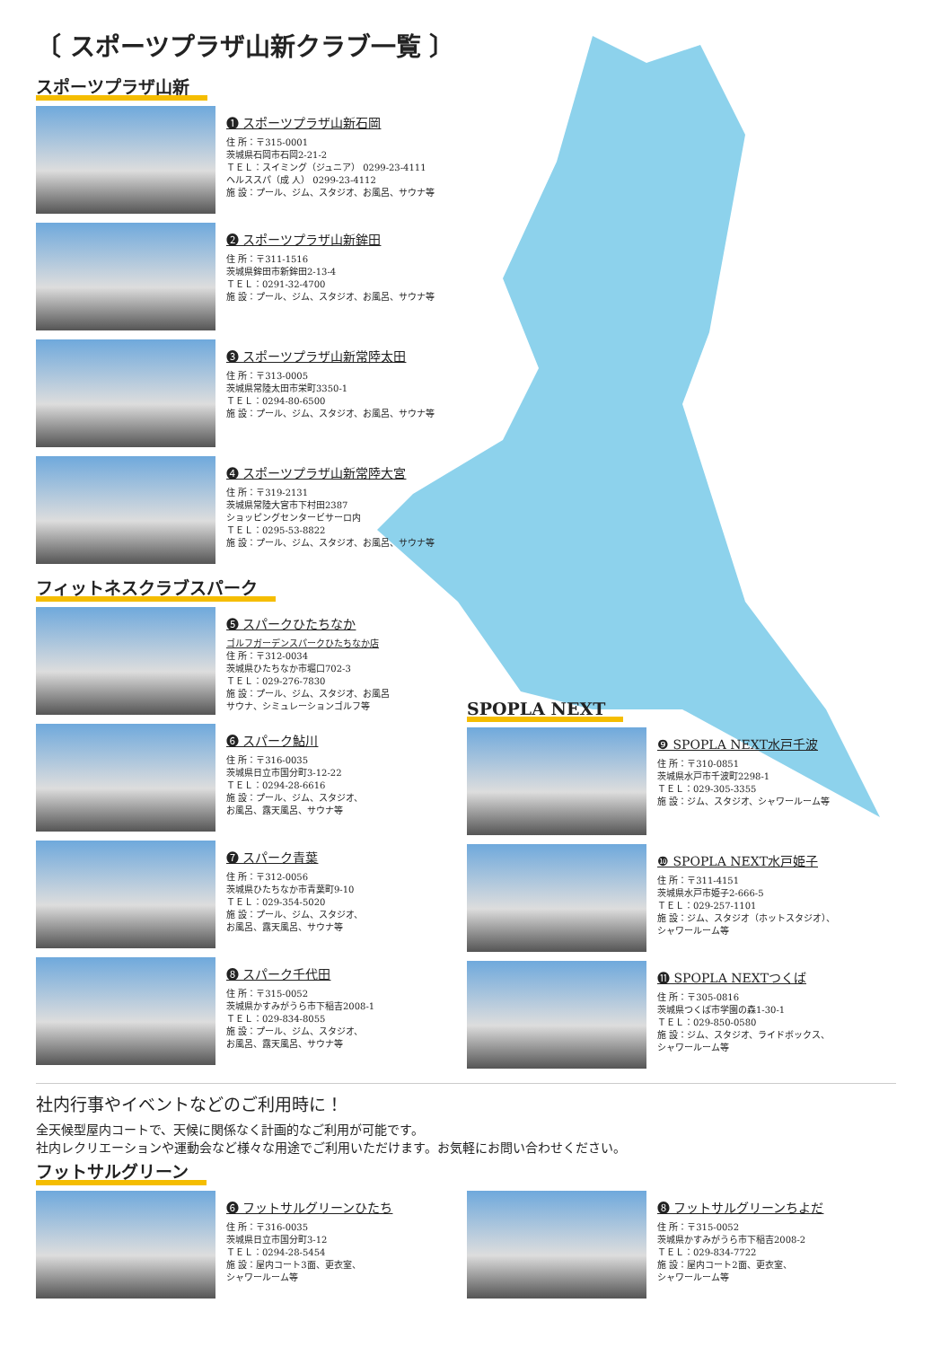〔 スポーツプラザ山新クラブ一覧 〕
スポーツプラザ山新
❶ スポーツプラザ山新石岡
住 所：〒315-0001
茨城県石岡市石岡2-21-2
ＴＥＬ：スイミング（ジュニア） 0299-23-4111
ヘルススパ（成 人） 0299-23-4112
施 設：プール、ジム、スタジオ、お風呂、サウナ等
❷ スポーツプラザ山新鉾田
住 所：〒311-1516
茨城県鉾田市新鉾田2-13-4
ＴＥＬ：0291-32-4700
施 設：プール、ジム、スタジオ、お風呂、サウナ等
❸ スポーツプラザ山新常陸太田
住 所：〒313-0005
茨城県常陸太田市栄町3350-1
ＴＥＬ：0294-80-6500
施 設：プール、ジム、スタジオ、お風呂、サウナ等
❹ スポーツプラザ山新常陸大宮
住 所：〒319-2131
茨城県常陸大宮市下村田2387
ショッピングセンタービサーロ内
ＴＥＬ：0295-53-8822
施 設：プール、ジム、スタジオ、お風呂、サウナ等
フィットネスクラブスパーク
❺ スパークひたちなか
ゴルフガーデンスパークひたちなか店
住 所：〒312-0034
茨城県ひたちなか市堀口702-3
ＴＥＬ：029-276-7830
施 設：プール、ジム、スタジオ、お風呂
サウナ、シミュレーションゴルフ等
❻ スパーク鮎川
住 所：〒316-0035
茨城県日立市国分町3-12-22
ＴＥＬ：0294-28-6616
施 設：プール、ジム、スタジオ、
お風呂、露天風呂、サウナ等
❼ スパーク青葉
住 所：〒312-0056
茨城県ひたちなか市青葉町9-10
ＴＥＬ：029-354-5020
施 設：プール、ジム、スタジオ、
お風呂、露天風呂、サウナ等
❽ スパーク千代田
住 所：〒315-0052
茨城県かすみがうら市下稲吉2008-1
ＴＥＬ：029-834-8055
施 設：プール、ジム、スタジオ、
お風呂、露天風呂、サウナ等
SPOPLA NEXT
❾ SPOPLA NEXT水戸千波
住 所：〒310-0851
茨城県水戸市千波町2298-1
ＴＥＬ：029-305-3355
施 設：ジム、スタジオ、シャワールーム等
❿ SPOPLA NEXT水戸姫子
住 所：〒311-4151
茨城県水戸市姫子2-666-5
ＴＥＬ：029-257-1101
施 設：ジム、スタジオ（ホットスタジオ）、
シャワールーム等
⓫ SPOPLA NEXTつくば
住 所：〒305-0816
茨城県つくば市学園の森1-30-1
ＴＥＬ：029-850-0580
施 設：ジム、スタジオ、ライドボックス、
シャワールーム等
社内行事やイベントなどのご利用時に！
全天候型屋内コートで、天候に関係なく計画的なご利用が可能です。
社内レクリエーションや運動会など様々な用途でご利用いただけます。お気軽にお問い合わせください。
フットサルグリーン
❻ フットサルグリーンひたち
住 所：〒316-0035
茨城県日立市国分町3-12
ＴＥＬ：0294-28-5454
施 設：屋内コート3面、更衣室、
シャワールーム等
❽ フットサルグリーンちよだ
住 所：〒315-0052
茨城県かすみがうら市下稲吉2008-2
ＴＥＬ：029-834-7722
施 設：屋内コート2面、更衣室、
シャワールーム等